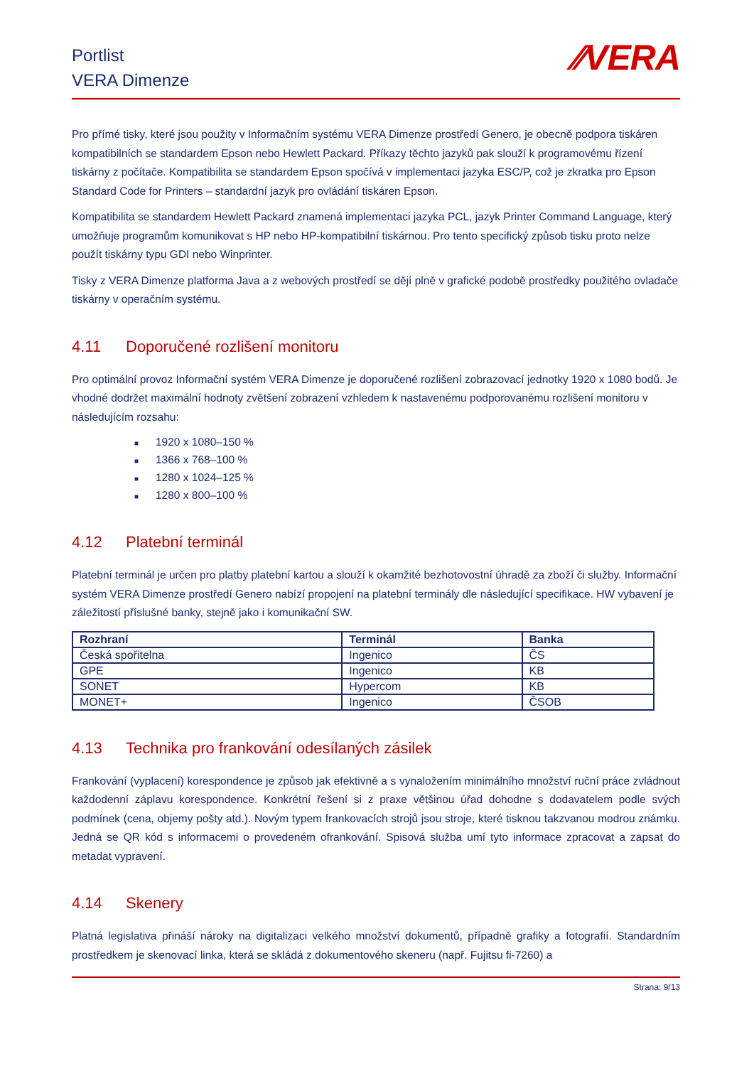Portlist
VERA Dimenze
⁄⁄VERA
Pro přímé tisky, které jsou použity v Informačním systému VERA Dimenze prostředí Genero, je obecně podpora tiskáren kompatibilních se standardem Epson nebo Hewlett Packard. Příkazy těchto jazyků pak slouží k programovému řízení tiskárny z počítače. Kompatibilita se standardem Epson spočívá v implementaci jazyka ESC/P, což je zkratka pro Epson Standard Code for Printers – standardní jazyk pro ovládání tiskáren Epson.
Kompatibilita se standardem Hewlett Packard znamená implementaci jazyka PCL, jazyk Printer Command Language, který umožňuje programům komunikovat s HP nebo HP-kompatibilní tiskárnou. Pro tento specifický způsob tisku proto nelze použít tiskárny typu GDI nebo Winprinter.
Tisky z VERA Dimenze platforma Java a z webových prostředí se dějí plně v grafické podobě prostředky použitého ovladače tiskárny v operačním systému.
4.11 Doporučené rozlišení monitoru
Pro optimální provoz Informační systém VERA Dimenze je doporučené rozlišení zobrazovací jednotky 1920 x 1080 bodů. Je vhodné dodržet maximální hodnoty zvětšení zobrazení vzhledem k nastavenému podporovanému rozlišení monitoru v následujícím rozsahu:
■ 1920 x 1080–150 %
■ 1366 x 768–100 %
■ 1280 x 1024–125 %
■ 1280 x 800–100 %
4.12 Platební terminál
Platební terminál je určen pro platby platební kartou a slouží k okamžité bezhotovostní úhradě za zboží či služby. Informační systém VERA Dimenze prostředí Genero nabízí propojení na platební terminály dle následující specifikace. HW vybavení je záležitostí příslušné banky, stejně jako i komunikační SW.
| Rozhraní | Terminál | Banka |
| --- | --- | --- |
| Česká spořitelna | Ingenico | ČS |
| GPE | Ingenico | KB |
| SONET | Hypercom | KB |
| MONET+ | Ingenico | ČSOB |
4.13 Technika pro frankování odesílaných zásilek
Frankování (vyplacení) korespondence je způsob jak efektivně a s vynaložením minimálního množství ruční práce zvládnout každodenní záplavu korespondence. Konkrétní řešení si z praxe většinou úřad dohodne s dodavatelem podle svých podmínek (cena, objemy pošty atd.). Novým typem frankovacích strojů jsou stroje, které tisknou takzvanou modrou známku. Jedná se QR kód s informacemi o provedeném ofrankování. Spisová služba umí tyto informace zpracovat a zapsat do metadat vypravení.
4.14 Skenery
Platná legislativa přináší nároky na digitalizaci velkého množství dokumentů, případně grafiky a fotografií. Standardním prostředkem je skenovací linka, která se skládá z dokumentového skeneru (např. Fujitsu fi-7260) a
Strana: 9/13